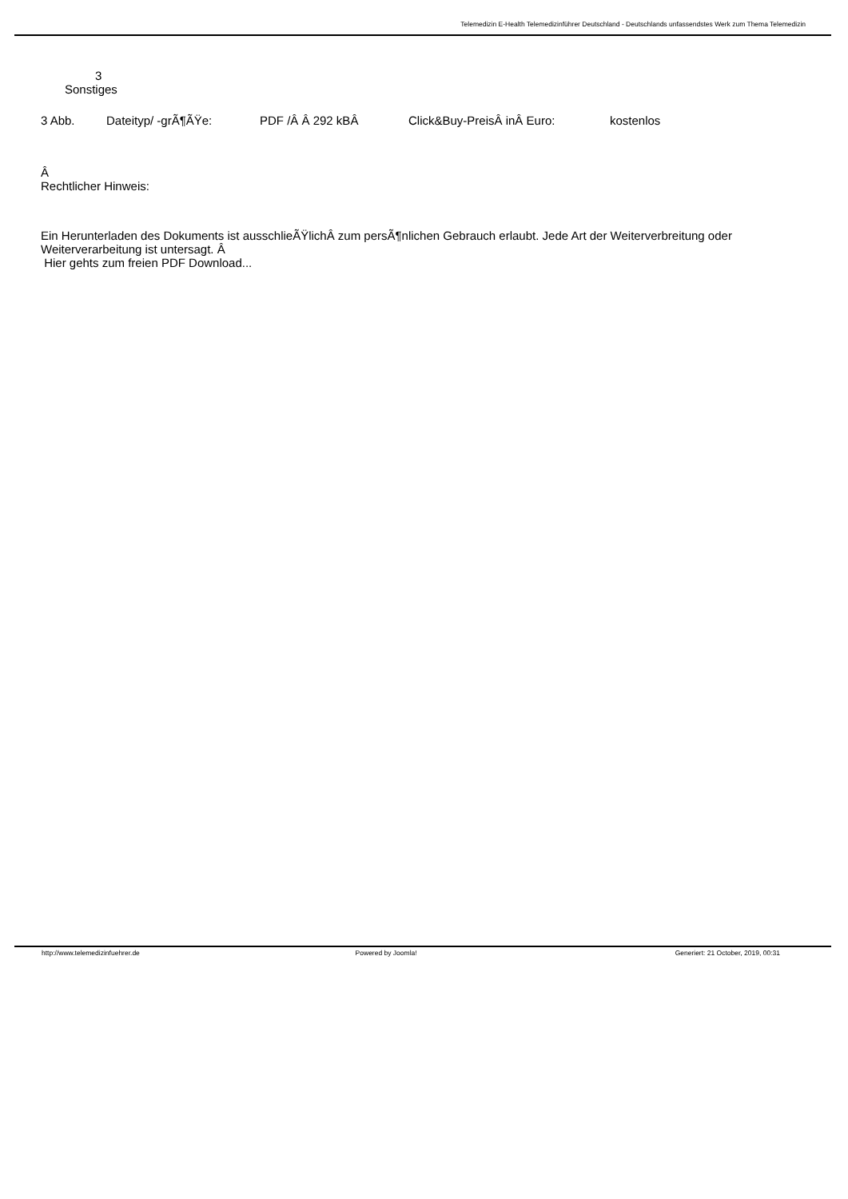Telemedizin E-Health Telemedizinführer Deutschland - Deutschlands unfassendstes Werk zum Thema Telemedizin
3
Sonstiges
| 3 Abb. | Dateityp/ -grÃ¶ÃŸe: | PDF /Â Â 292 kBÂ | Click&Buy-PreisÂ inÂ Euro: | kostenlos |
Â
Rechtlicher Hinweis:
Ein Herunterladen des Dokuments ist ausschlieÃŸlichÂ zum persÃ¶nlichen Gebrauch erlaubt. Jede Art der Weiterverbreitung oder Weiterverarbeitung ist untersagt. Â
Hier gehts zum freien PDF Download...
| http://www.telemedizinfuehrer.de | Powered by Joomla! | Generiert: 21 October, 2019, 00:31 |